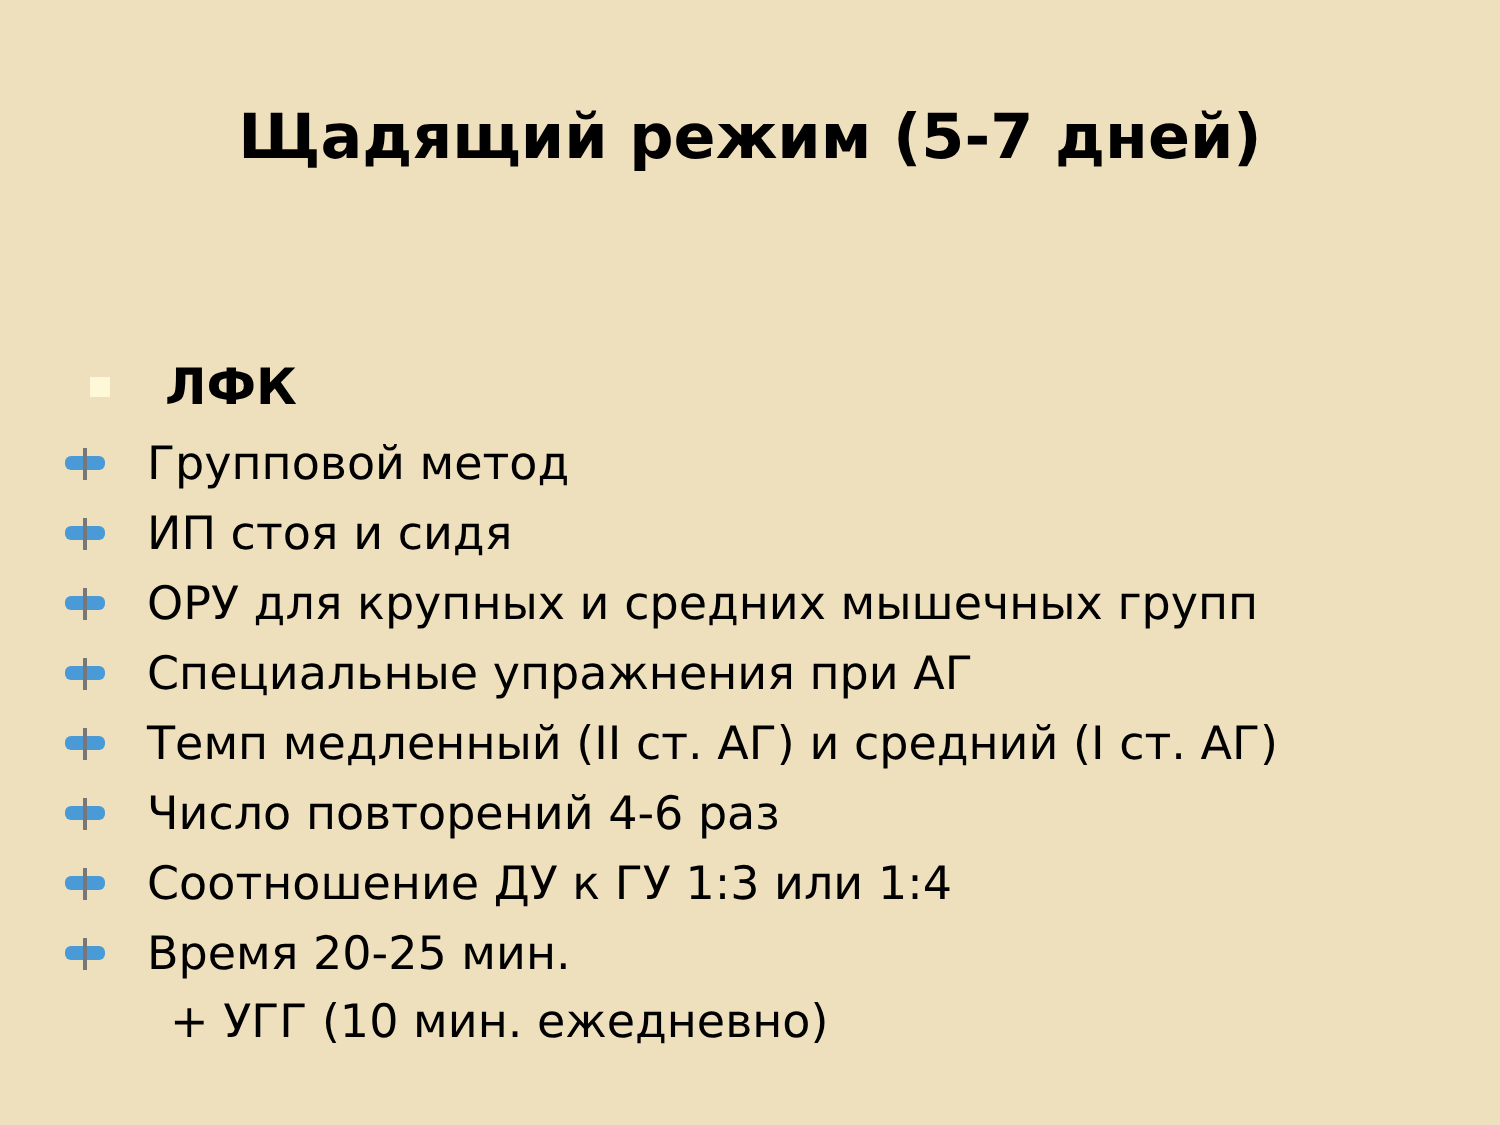Щадящий режим (5-7 дней)
ЛФК
Групповой метод
ИП стоя и сидя
ОРУ для крупных и средних мышечных групп
Специальные упражнения при АГ
Темп медленный (II ст. АГ) и средний (I ст. АГ)
Число повторений 4-6 раз
Соотношение ДУ к ГУ 1:3 или 1:4
Время 20-25 мин.
+ УГГ (10 мин. ежедневно)